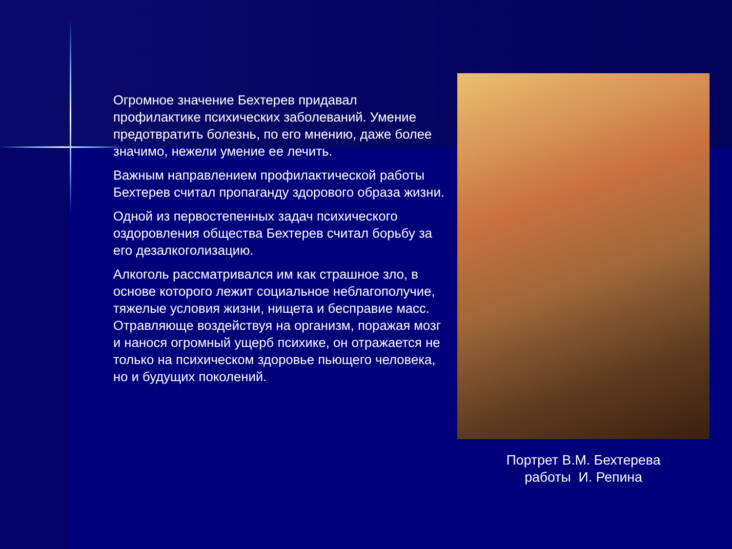Огромное значение Бехтерев придавал профилактике психических заболеваний. Умение предотвратить болезнь, по его мнению, даже более значимо, нежели умение ее лечить.
Важным направлением профилактической работы Бехтерев считал пропаганду здорового образа жизни.
Одной из первостепенных задач психического оздоровления общества Бехтерев считал борьбу за его дезалкоголизацию.
Алкоголь рассматривался им как страшное зло, в основе которого лежит социальное неблагополучие, тяжелые условия жизни, нищета и бесправие масс. Отравляюще воздействуя на организм, поражая мозг и нанося огромный ущерб психике, он отражается не только на психическом здоровье пьющего человека, но и будущих поколений.
Портрет В.М. Бехтерева
работы И. Репина